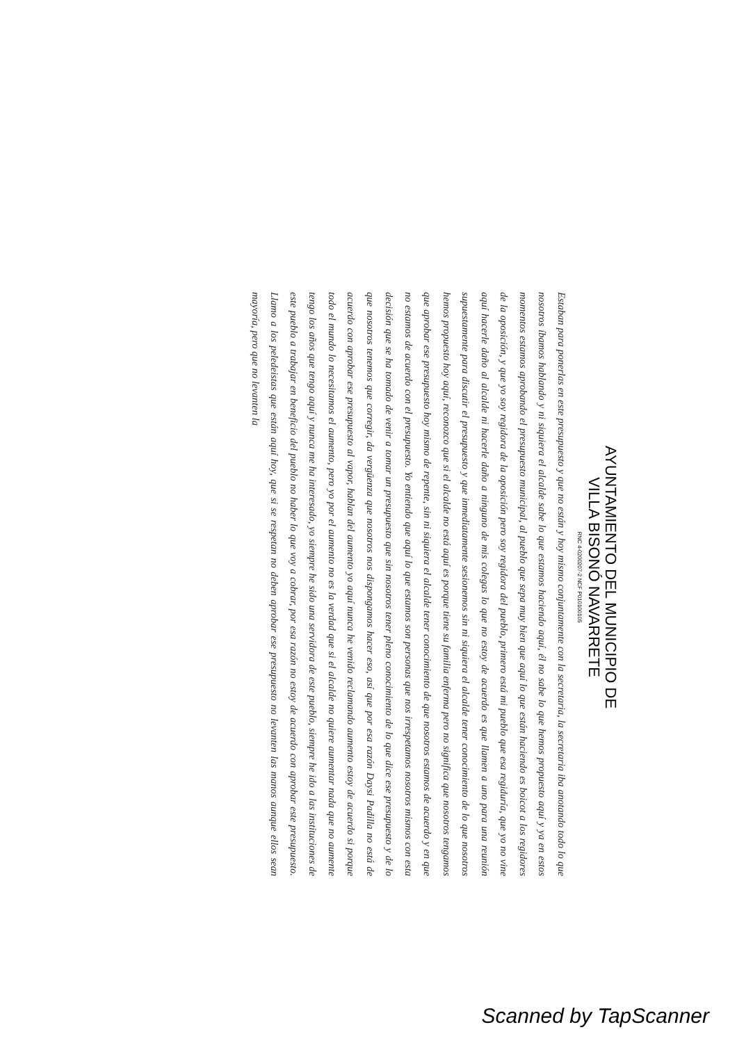AYUNTAMIENTO DEL MUNICIPIO DE
VILLA BISONÓ NAVARRETE
RNC 4-0200207-2 NCF P010100105
Estaban para ponerlas en este presupuesto y que no están y hoy mismo conjuntamente con la secretaria, la secretaria iba anotando todo lo que nosotros íbamos hablando y ni siquiera el alcalde sabe lo que estamos haciendo aquí, él no sabe lo que hemos propuesto aquí y ya en estos momentos estamos aprobando el presupuesto municipal, al pueblo que sepa muy bien que aquí lo que están haciendo es boicot a los regidores de la oposición, y que yo soy regidora de la oposición pero soy regidora del pueblo, primero está mi pueblo que esa regiduría, que yo no vine aquí hacerle daño al alcalde ni hacerle daño a ninguno de mis colegas lo que no estoy de acuerdo es que llamen a uno para una reunión supuestamente para discutir el presupuesto y que inmediatamente sesionemos sin ni siquiera el alcalde tener conocimiento de lo que nosotros hemos propuesto hoy aquí, reconozco que si el alcalde no está aquí es porque tiene su familia enferma pero no significa que nosotros tengamos que aprobar ese presupuesto hoy mismo de repente, sin ni siquiera el alcalde tener conocimiento de que nosotros estamos de acuerdo y en que no estamos de acuerdo con el presupuesto. Yo entiendo que aquí lo que estamos son personas que nos irrespetamos nosotros mismos con esta decisión que se ha tomado de venir a tomar un presupuesto que sin nosotros tener pleno conocimiento de lo que dice ese presupuesto y de lo que nosotros tenemos que corregir, da vergüenza que nosotros nos dispongamos hacer eso, así que por esa razón Daysi Padilla no está de acuerdo con aprobar ese presupuesto al vapor, hablan del aumento yo aquí nunca he venido reclamando aumento estoy de acuerdo si porque todo el mundo lo necesitamos el aumento, pero yo por el aumento no es la verdad que si el alcalde no quiere aumentar nada que no aumente tengo los años que tengo aquí y nunca me ha interesado, yo siempre he sido una servidora de este pueblo, siempre he ido a las instituciones de este pueblo a trabajar en beneficio del pueblo no haber lo que voy a cobrar, por esa razón no estoy de acuerdo con aprobar este presupuesto. Llamo a los peledeistas que están aquí hoy, que si se respetan no deben aprobar ese presupuesto no levanten las manos aunque ellos sean mayoría, pero que no levanten la
Scanned by TapScanner